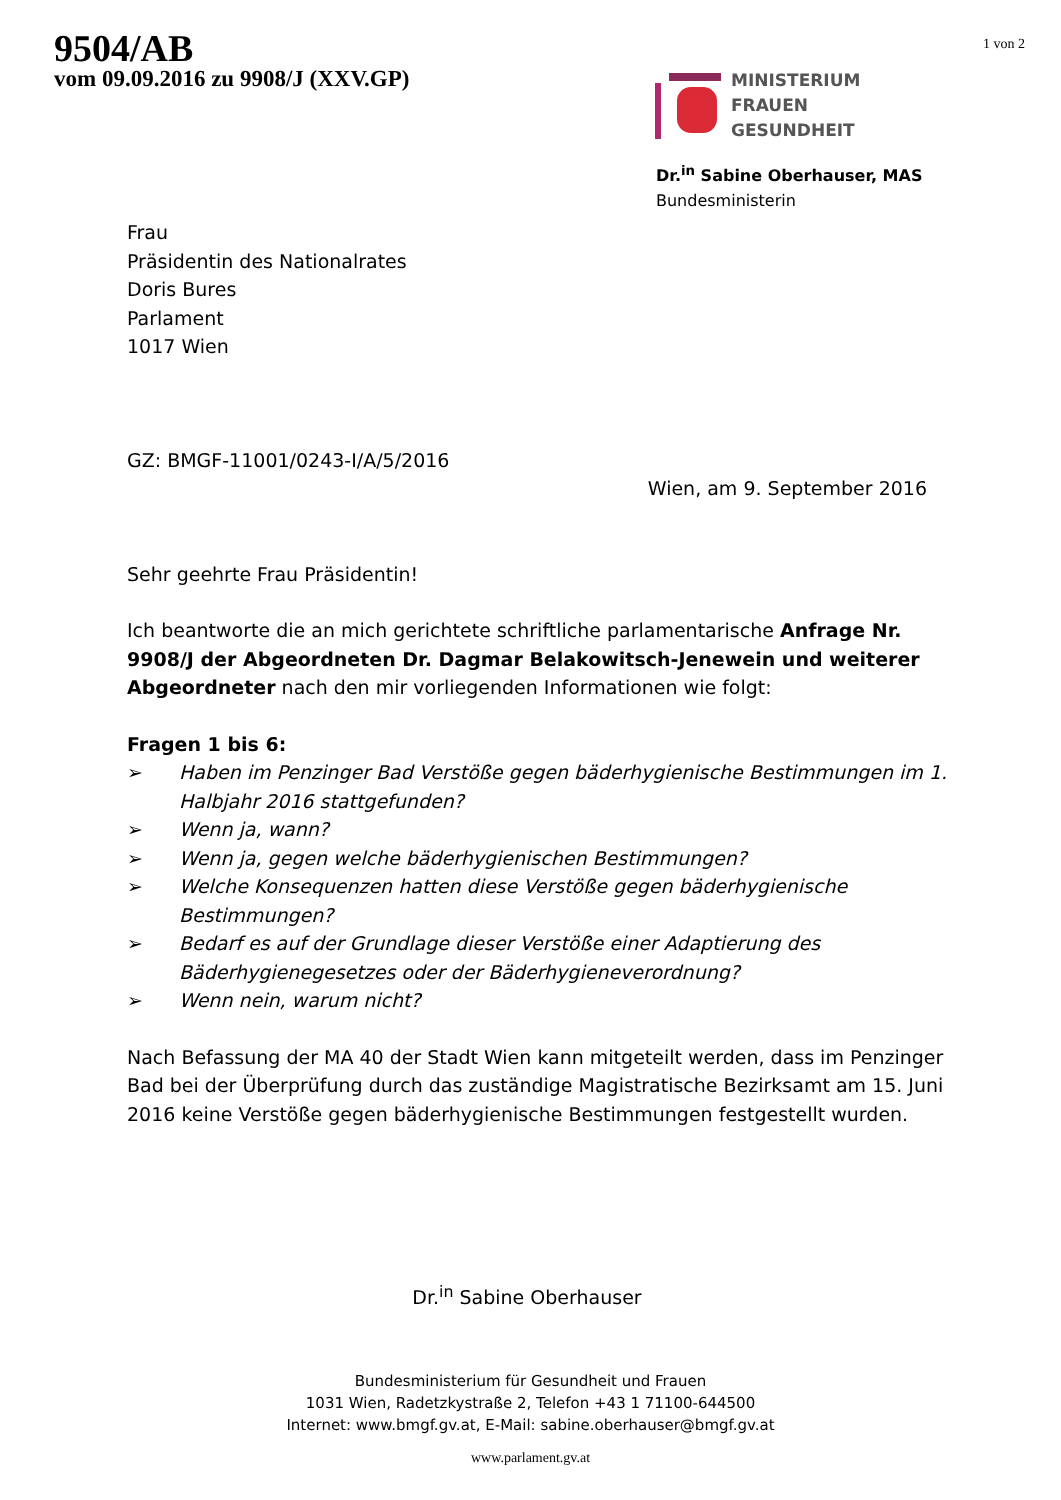9504/AB
vom 09.09.2016 zu 9908/J (XXV.GP)
1 von 2
MINISTERIUM
FRAUEN
GESUNDHEIT
Dr.<sup>in</sup> Sabine Oberhauser, MAS
Bundesministerin
Frau
Präsidentin des Nationalrates
Doris Bures
Parlament
1017 Wien
GZ: BMGF-11001/0243-I/A/5/2016
Wien, am 9. September 2016
Sehr geehrte Frau Präsidentin!
Ich beantworte die an mich gerichtete schriftliche parlamentarische Anfrage Nr. 9908/J der Abgeordneten Dr. Dagmar Belakowitsch-Jenewein und weiterer Abgeordneter nach den mir vorliegenden Informationen wie folgt:
Fragen 1 bis 6:
➢ Haben im Penzinger Bad Verstöße gegen bäderhygienische Bestimmungen im 1. Halbjahr 2016 stattgefunden?
➢ Wenn ja, wann?
➢ Wenn ja, gegen welche bäderhygienischen Bestimmungen?
➢ Welche Konsequenzen hatten diese Verstöße gegen bäderhygienische Bestimmungen?
➢ Bedarf es auf der Grundlage dieser Verstöße einer Adaptierung des Bäderhygienegesetzes oder der Bäderhygieneverordnung?
➢ Wenn nein, warum nicht?
Nach Befassung der MA 40 der Stadt Wien kann mitgeteilt werden, dass im Penzinger Bad bei der Überprüfung durch das zuständige Magistratische Bezirksamt am 15. Juni 2016 keine Verstöße gegen bäderhygienische Bestimmungen festgestellt wurden.
Dr.<sup>in</sup> Sabine Oberhauser
Bundesministerium für Gesundheit und Frauen
1031 Wien, Radetzkystraße 2, Telefon +43 1 71100-644500
Internet: www.bmgf.gv.at, E-Mail: sabine.oberhauser@bmgf.gv.at
www.parlament.gv.at